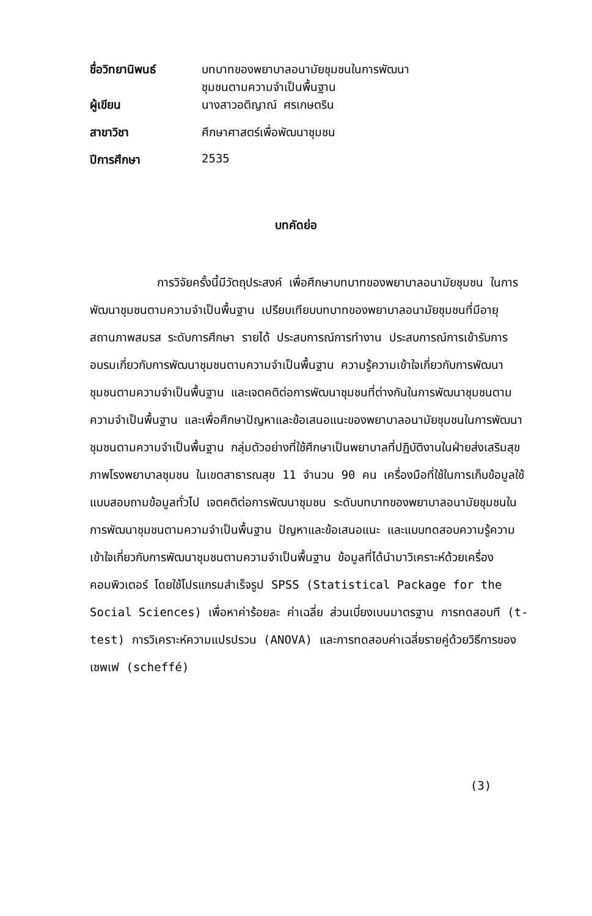| ชื่อวิทยานิพนธ์ | บทบาทของพยาบาลอนามัยชุมชนในการพัฒนา ชุมชนตามความจำเป็นพื้นฐาน |
| ผู้เขียน | นางสาวอติญาณ์ ศรเกษตริน |
| สาขาวิชา | ศึกษาศาสตร์เพื่อพัฒนาชุมชน |
| ปีการศึกษา | 2535 |
บทคัดย่อ
การวิจัยครั้งนี้มีวัตถุประสงค์ เพื่อศึกษาบทบาทของพยาบาลอนามัยชุมชน ในการพัฒนาชุมชนตามความจำเป็นพื้นฐาน เปรียบเทียบบทบาทของพยาบาลอนามัยชุมชนที่มีอายุ สถานภาพสมรส ระดับการศึกษา รายได้ ประสบการณ์การทำงาน ประสบการณ์การเข้ารับการอบรมเกี่ยวกับการพัฒนาชุมชนตามความจำเป็นพื้นฐาน ความรู้ความเข้าใจเกี่ยวกับการพัฒนาชุมชนตามความจำเป็นพื้นฐาน และเจตคติต่อการพัฒนาชุมชนที่ต่างกันในการพัฒนาชุมชนตามความจำเป็นพื้นฐาน และเพื่อศึกษาปัญหาและข้อเสนอแนะของพยาบาลอนามัยชุมชนในการพัฒนาชุมชนตามความจำเป็นพื้นฐาน กลุ่มตัวอย่างที่ใช้ศึกษาเป็นพยาบาลที่ปฏิบัติงานในฝ่ายส่งเสริมสุขภาพโรงพยาบาลชุมชน ในเขตสาธารณสุข 11 จำนวน 90 คน เครื่องมือที่ใช้ในการเก็บข้อมูลใช้แบบสอบถามข้อมูลทั่วไป เจตคติต่อการพัฒนาชุมชน ระดับบทบาทของพยาบาลอนามัยชุมชนในการพัฒนาชุมชนตามความจำเป็นพื้นฐาน ปัญหาและข้อเสนอแนะ และแบบทดสอบความรู้ความเข้าใจเกี่ยวกับการพัฒนาชุมชนตามความจำเป็นพื้นฐาน ข้อมูลที่ได้นำมาวิเคราะห์ด้วยเครื่องคอมพิวเตอร์ โดยใช้โปรแกรมสำเร็จรูป SPSS (Statistical Package for the Social Sciences) เพื่อหาค่าร้อยละ ค่าเฉลี่ย ส่วนเบี่ยงเบนมาตรฐาน การทดสอบที (t-test) การวิเคราะห์ความแปรปรวน (ANOVA) และการทดสอบค่าเฉลี่ยรายคู่ด้วยวิธีการของเชพเฟ (scheffé)
(3)